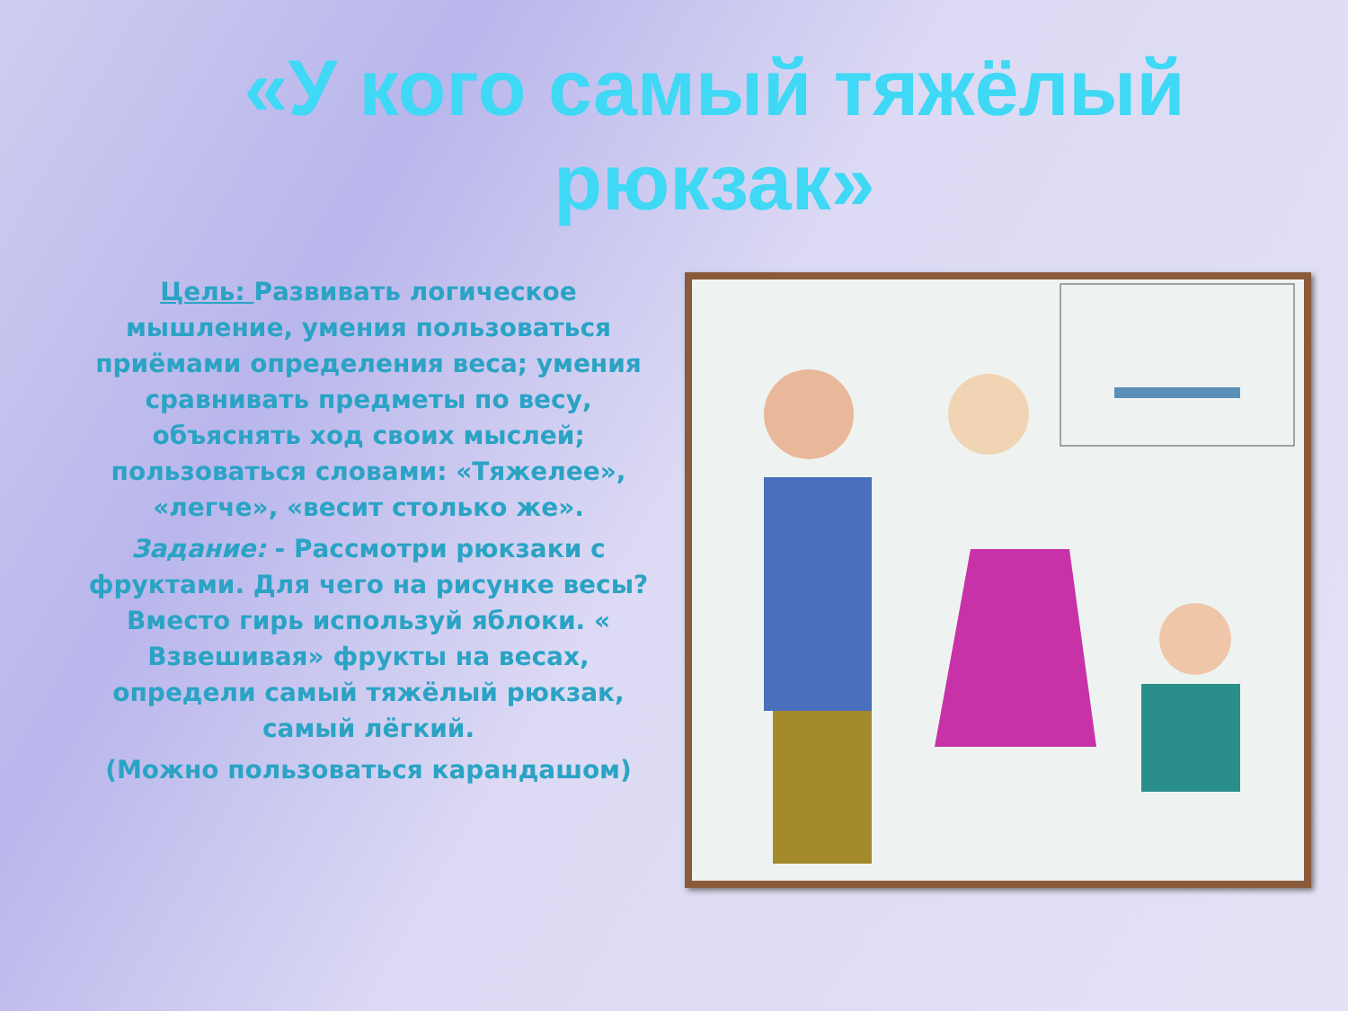«У кого самый тяжёлый рюкзак»
Цель: Развивать логическое мышление, умения пользоваться приёмами определения веса; умения сравнивать предметы по весу, объяснять ход своих мыслей; пользоваться словами: «Тяжелее», «легче», «весит столько же».
Задание: - Рассмотри рюкзаки с фруктами. Для чего на рисунке весы? Вместо гирь используй яблоки. « Взвешивая» фрукты на весах, определи самый тяжёлый рюкзак, самый лёгкий.
(Можно пользоваться карандашом)